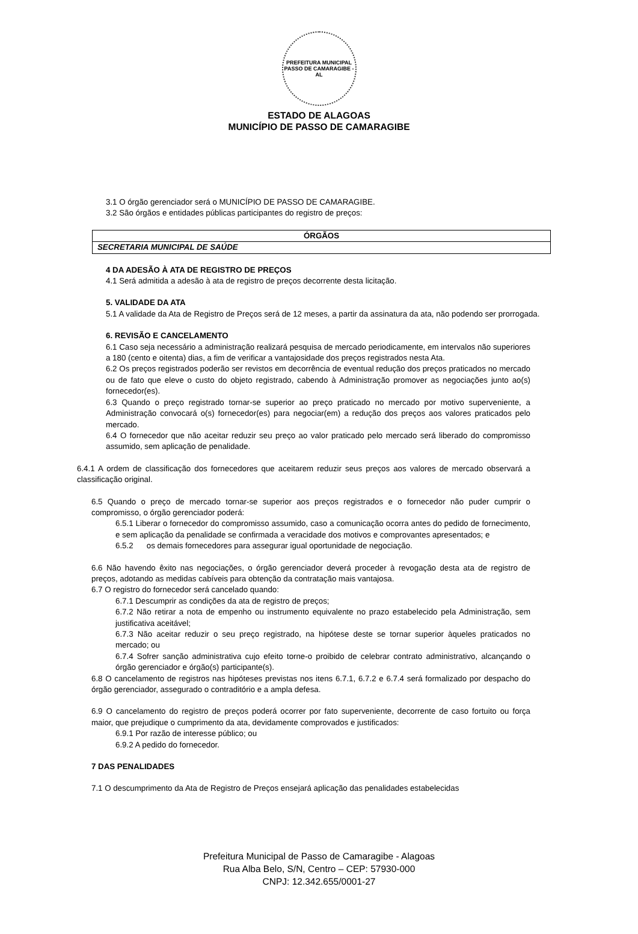PREFEITURA MUNICIPAL
PASSO DE CAMARAGIBE - AL
ESTADO DE ALAGOAS
MUNICÍPIO DE PASSO DE CAMARAGIBE
3.1 O órgão gerenciador será o MUNICÍPIO DE PASSO DE CAMARAGIBE.
3.2 São órgãos e entidades públicas participantes do registro de preços:
| ÓRGÃOS |
| --- |
| SECRETARIA MUNICIPAL DE SAÚDE |
4 DA ADESÃO À ATA DE REGISTRO DE PREÇOS
4.1 Será admitida a adesão à ata de registro de preços decorrente desta licitação.
5. VALIDADE DA ATA
5.1 A validade da Ata de Registro de Preços será de 12 meses, a partir da assinatura da ata, não podendo ser prorrogada.
6. REVISÃO E CANCELAMENTO
6.1 Caso seja necessário a administração realizará pesquisa de mercado periodicamente, em intervalos não superiores a 180 (cento e oitenta) dias, a fim de verificar a vantajosidade dos preços registrados nesta Ata.
6.2 Os preços registrados poderão ser revistos em decorrência de eventual redução dos preços praticados no mercado ou de fato que eleve o custo do objeto registrado, cabendo à Administração promover as negociações junto ao(s) fornecedor(es).
6.3 Quando o preço registrado tornar-se superior ao preço praticado no mercado por motivo superveniente, a Administração convocará o(s) fornecedor(es) para negociar(em) a redução dos preços aos valores praticados pelo mercado.
6.4 O fornecedor que não aceitar reduzir seu preço ao valor praticado pelo mercado será liberado do compromisso assumido, sem aplicação de penalidade.
6.4.1 A ordem de classificação dos fornecedores que aceitarem reduzir seus preços aos valores de mercado observará a classificação original.
6.5 Quando o preço de mercado tornar-se superior aos preços registrados e o fornecedor não puder cumprir o compromisso, o órgão gerenciador poderá:
6.5.1 Liberar o fornecedor do compromisso assumido, caso a comunicação ocorra antes do pedido de fornecimento, e sem aplicação da penalidade se confirmada a veracidade dos motivos e comprovantes apresentados; e
6.5.2 os demais fornecedores para assegurar igual oportunidade de negociação.
6.6 Não havendo êxito nas negociações, o órgão gerenciador deverá proceder à revogação desta ata de registro de preços, adotando as medidas cabíveis para obtenção da contratação mais vantajosa.
6.7 O registro do fornecedor será cancelado quando:
6.7.1 Descumprir as condições da ata de registro de preços;
6.7.2 Não retirar a nota de empenho ou instrumento equivalente no prazo estabelecido pela Administração, sem justificativa aceitável;
6.7.3 Não aceitar reduzir o seu preço registrado, na hipótese deste se tornar superior àqueles praticados no mercado; ou
6.7.4 Sofrer sanção administrativa cujo efeito torne-o proibido de celebrar contrato administrativo, alcançando o órgão gerenciador e órgão(s) participante(s).
6.8 O cancelamento de registros nas hipóteses previstas nos itens 6.7.1, 6.7.2 e 6.7.4 será formalizado por despacho do órgão gerenciador, assegurado o contraditório e a ampla defesa.
6.9 O cancelamento do registro de preços poderá ocorrer por fato superveniente, decorrente de caso fortuito ou força maior, que prejudique o cumprimento da ata, devidamente comprovados e justificados:
6.9.1 Por razão de interesse público; ou
6.9.2 A pedido do fornecedor.
7 DAS PENALIDADES
7.1 O descumprimento da Ata de Registro de Preços ensejará aplicação das penalidades estabelecidas
Prefeitura Municipal de Passo de Camaragibe - Alagoas
Rua Alba Belo, S/N, Centro – CEP: 57930-000
CNPJ: 12.342.655/0001-27